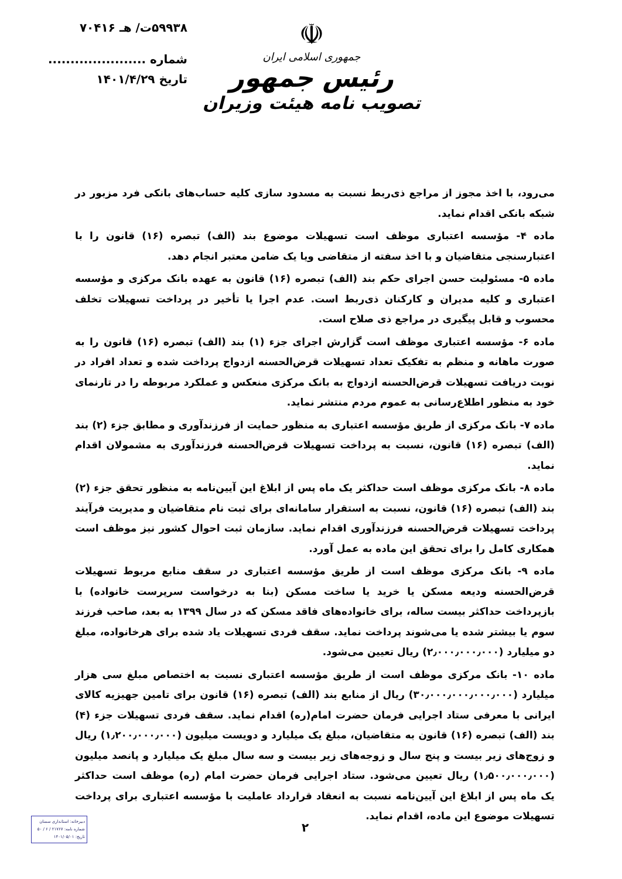۵۹۹۳۸ت/ هـ ۷۰۴۱۶
شماره ......................
تاریخ ۱۴۰۱/۴/۲۹
☫
جمهوری اسلامی ایران
رئیس جمهور
تصویب نامه هیئت وزیران
می‌رود، با اخذ مجوز از مراجع ذی‌ربط نسبت به مسدود سازی کلیه حساب‌های بانکی فرد مزبور در شبکه بانکی اقدام نماید.
ماده ۴- مؤسسه اعتباری موظف است تسهیلات موضوع بند (الف) تبصره (۱۶) قانون را با اعتبارسنجی متقاضیان و با اخذ سفته از متقاضی ویا یک ضامن معتبر انجام دهد.
ماده ۵- مسئولیت حسن اجرای حکم بند (الف) تبصره (۱۶) قانون به عهده بانک مرکزی و مؤسسه اعتباری و کلیه مدیران و کارکنان ذی‌ربط است. عدم اجرا یا تأخیر در پرداخت تسهیلات تخلف محسوب و قابل پیگیری در مراجع ذی صلاح است.
ماده ۶- مؤسسه اعتباری موظف است گزارش اجرای جزء (۱) بند (الف) تبصره (۱۶) قانون را به صورت ماهانه و منظم به تفکیک تعداد تسهیلات قرض‌الحسنه ازدواج پرداخت شده و تعداد افراد در نوبت دریافت تسهیلات قرض‌الحسنه ازدواج به بانک مرکزی منعکس و عملکرد مربوطه را در تارنمای خود به منظور اطلاع‌رسانی به عموم مردم منتشر نماید.
ماده ۷- بانک مرکزی از طریق مؤسسه اعتباری به منظور حمایت از فرزندآوری و مطابق جزء (۲) بند (الف) تبصره (۱۶) قانون، نسبت به پرداخت تسهیلات قرض‌الحسنه فرزندآوری به مشمولان اقدام نماید.
ماده ۸- بانک مرکزی موظف است حداکثر یک ماه پس از ابلاغ این آیین‌نامه به منظور تحقق جزء (۲) بند (الف) تبصره (۱۶) قانون، نسبت به استقرار سامانه‌ای برای ثبت نام متقاضیان و مدیریت فرآیند پرداخت تسهیلات قرض‌الحسنه فرزندآوری اقدام نماید. سازمان ثبت احوال کشور نیز موظف است همکاری کامل را برای تحقق این ماده به عمل آورد.
ماده ۹- بانک مرکزی موظف است از طریق مؤسسه اعتباری در سقف منابع مربوط تسهیلات قرض‌الحسنه ودیعه مسکن یا خرید یا ساخت مسکن (بنا به درخواست سرپرست خانواده) با بازپرداخت حداکثر بیست ساله، برای خانواده‌های فاقد مسکن که در سال ۱۳۹۹ به بعد، صاحب فرزند سوم یا بیشتر شده یا می‌شوند پرداخت نماید. سقف فردی تسهیلات یاد شده برای هرخانواده، مبلغ دو میلیارد (۲٫۰۰۰٫۰۰۰٫۰۰۰) ریال تعیین می‌شود.
ماده ۱۰- بانک مرکزی موظف است از طریق مؤسسه اعتباری نسبت به اختصاص مبلغ سی هزار میلیارد (۳۰٫۰۰۰٫۰۰۰٫۰۰۰٫۰۰۰) ریال از منابع بند (الف) تبصره (۱۶) قانون برای تامین جهیزیه کالای ایرانی با معرفی ستاد اجرایی فرمان حضرت امام(ره) اقدام نماید. سقف فردی تسهیلات جزء (۴) بند (الف) تبصره (۱۶) قانون به متقاضیان، مبلغ یک میلیارد و دویست میلیون (۱٫۲۰۰٫۰۰۰٫۰۰۰) ریال و زوج‌های زیر بیست و پنج سال و زوجه‌های زیر بیست و سه سال مبلغ یک میلیارد و پانصد میلیون (۱٫۵۰۰٫۰۰۰٫۰۰۰) ریال تعیین می‌شود. ستاد اجرایی فرمان حضرت امام (ره) موظف است حداکثر یک ماه پس از ابلاغ این آیین‌نامه نسبت به انعقاد قرارداد عاملیت با مؤسسه اعتباری برای پرداخت تسهیلات موضوع این ماده، اقدام نماید.
دبیرخانه: استانداری سمنان
شماره نامه: ۲۱۷۶۷ / ۶ / ۵۰
تاریخ: ۱۴۰۱/۰۵/۰۱
۲